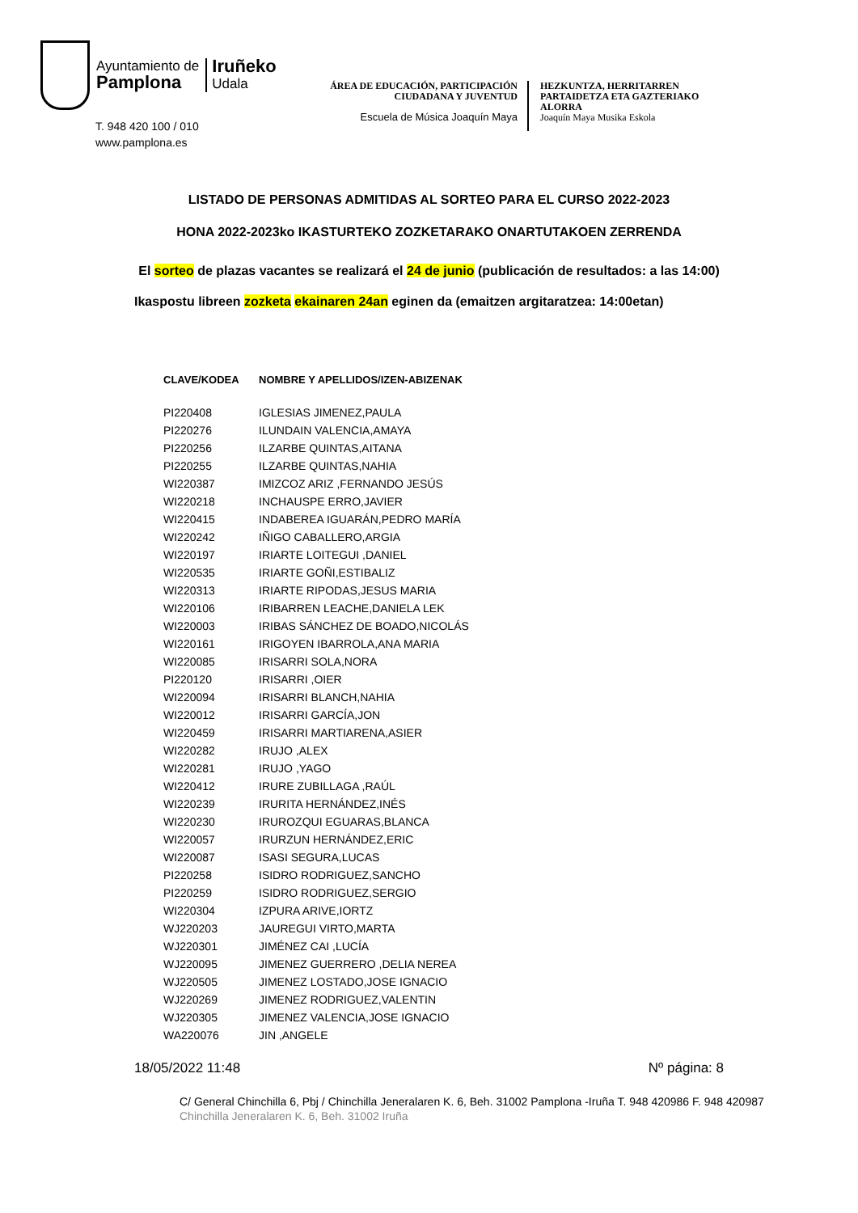Ayuntamiento de
Pamplona
Iruñeko
Udala
T. 948 420 100 / 010
www.pamplona.es
ÁREA DE EDUCACIÓN, PARTICIPACIÓN
CIUDADANA Y JUVENTUD
Escuela de Música Joaquín Maya
HEZKUNTZA, HERRITARREN
PARTAIDETZA ETA GAZTERIAKO
ALORRA
Joaquín Maya Musika Eskola
LISTADO DE PERSONAS ADMITIDAS AL SORTEO PARA EL CURSO 2022-2023
HONA 2022-2023ko IKASTURTEKO ZOZKETARAKO ONARTUTAKOEN ZERRENDA
El sorteo de plazas vacantes se realizará el 24 de junio (publicación de resultados: a las 14:00)
Ikaspostu libreen zozketa ekainaren 24an eginen da (emaitzen argitaratzea: 14:00etan)
| CLAVE/KODEA | NOMBRE Y APELLIDOS/IZEN-ABIZENAK |
| --- | --- |
| PI220408 | IGLESIAS JIMENEZ,PAULA |
| PI220276 | ILUNDAIN VALENCIA,AMAYA |
| PI220256 | ILZARBE QUINTAS,AITANA |
| PI220255 | ILZARBE QUINTAS,NAHIA |
| WI220387 | IMIZCOZ ARIZ ,FERNANDO JESÚS |
| WI220218 | INCHAUSPE ERRO,JAVIER |
| WI220415 | INDABEREA IGUARÁN,PEDRO MARÍA |
| WI220242 | IÑIGO CABALLERO,ARGIA |
| WI220197 | IRIARTE LOITEGUI ,DANIEL |
| WI220535 | IRIARTE GOÑI,ESTIBALIZ |
| WI220313 | IRIARTE RIPODAS,JESUS MARIA |
| WI220106 | IRIBARREN LEACHE,DANIELA LEK |
| WI220003 | IRIBAS SÁNCHEZ DE BOADO,NICOLÁS |
| WI220161 | IRIGOYEN IBARROLA,ANA MARIA |
| WI220085 | IRISARRI SOLA,NORA |
| PI220120 | IRISARRI ,OIER |
| WI220094 | IRISARRI BLANCH,NAHIA |
| WI220012 | IRISARRI GARCÍA,JON |
| WI220459 | IRISARRI MARTIARENA,ASIER |
| WI220282 | IRUJO ,ALEX |
| WI220281 | IRUJO ,YAGO |
| WI220412 | IRURE ZUBILLAGA ,RAÚL |
| WI220239 | IRURITA HERNÁNDEZ,INÉS |
| WI220230 | IRUROZQUI EGUARAS,BLANCA |
| WI220057 | IRURZUN HERNÁNDEZ,ERIC |
| WI220087 | ISASI SEGURA,LUCAS |
| PI220258 | ISIDRO RODRIGUEZ,SANCHO |
| PI220259 | ISIDRO RODRIGUEZ,SERGIO |
| WI220304 | IZPURA ARIVE,IORTZ |
| WJ220203 | JAUREGUI VIRTO,MARTA |
| WJ220301 | JIMÉNEZ CAI ,LUCÍA |
| WJ220095 | JIMENEZ GUERRERO ,DELIA NEREA |
| WJ220505 | JIMENEZ LOSTADO,JOSE IGNACIO |
| WJ220269 | JIMENEZ RODRIGUEZ,VALENTIN |
| WJ220305 | JIMENEZ VALENCIA,JOSE IGNACIO |
| WA220076 | JIN ,ANGELE |
18/05/2022 11:48 Nº página: 8
C/ General Chinchilla 6, Pbj / Chinchilla Jeneralaren K. 6, Beh. 31002 Pamplona -Iruña T. 948 420986 F. 948 420987
Chinchilla Jeneralaren K. 6, Beh. 31002 Iruña